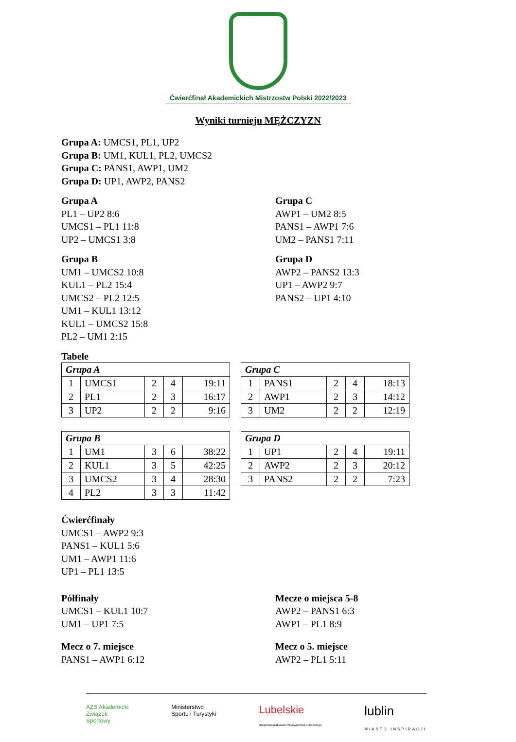Ćwierćfinał Akademickich Mistrzostw Polski 2022/2023
Wyniki turnieju MĘŻCZYZN
Grupa A: UMCS1, PL1, UP2
Grupa B: UM1, KUL1, PL2, UMCS2
Grupa C: PANS1, AWP1, UM2
Grupa D: UP1, AWP2, PANS2
Grupa A
PL1 – UP2 8:6
UMCS1 – PL1 11:8
UP2 – UMCS1 3:8
Grupa C
AWP1 – UM2 8:5
PANS1 – AWP1 7:6
UM2 – PANS1 7:11
Grupa B
UM1 – UMCS2 10:8
KUL1 – PL2 15:4
UMCS2 – PL2 12:5
UM1 – KUL1 13:12
KUL1 – UMCS2 15:8
PL2 – UM1 2:15
Grupa D
AWP2 – PANS2 13:3
UP1 – AWP2 9:7
PANS2 – UP1 4:10
Tabele
| Grupa A | | | | |
| 1 | UMCS1 | 2 | 4 | 19:11 |
| 2 | PL1 | 2 | 3 | 16:17 |
| 3 | UP2 | 2 | 2 | 9:16 |
| Grupa C | | | | |
| 1 | PANS1 | 2 | 4 | 18:13 |
| 2 | AWP1 | 2 | 3 | 14:12 |
| 3 | UM2 | 2 | 2 | 12:19 |
| Grupa B | | | | |
| 1 | UM1 | 3 | 6 | 38:22 |
| 2 | KUL1 | 3 | 5 | 42:25 |
| 3 | UMCS2 | 3 | 4 | 28:30 |
| 4 | PL2 | 3 | 3 | 11:42 |
| Grupa D | | | | |
| 1 | UP1 | 2 | 4 | 19:11 |
| 2 | AWP2 | 2 | 3 | 20:12 |
| 3 | PANS2 | 2 | 2 | 7:23 |
Ćwierćfinały
UMCS1 – AWP2 9:3
PANS1 – KUL1 5:6
UM1 – AWP1 11:6
UP1 – PL1 13:5
Półfinały
UMCS1 – KUL1 10:7
UM1 – UP1 7:5
Mecze o miejsca 5-8
AWP2 – PANS1 6:3
AWP1 – PL1 8:9
Mecz o 7. miejsce
PANS1 – AWP1 6:12
Mecz o 5. miejsce
AWP2 – PL1 5:11
AZS Akademicki
Związek
Sportowy
Ministerstwo
Sportu i Turystyki
Lubelskie
Urząd Marszałkowski Województwa Lubelskiego
lublin
MIASTO INSPIRACJI